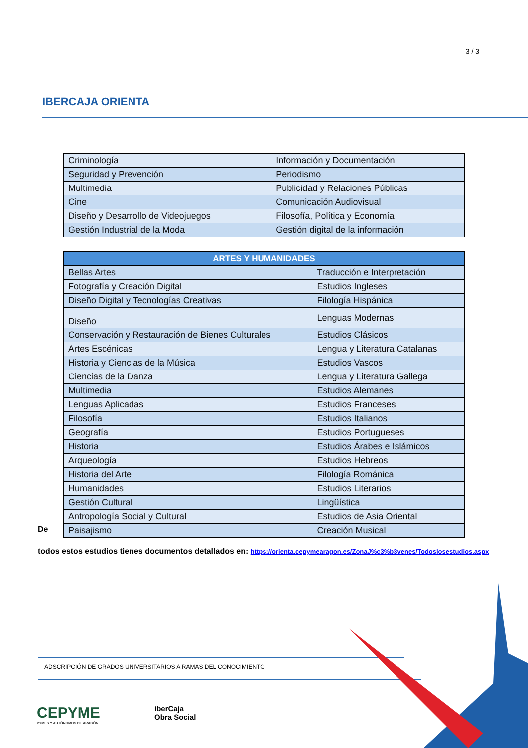3 / 3
IBERCAJA ORIENTA
| Criminología | Información y Documentación |
| Seguridad y Prevención | Periodismo |
| Multimedia | Publicidad y Relaciones Públicas |
| Cine | Comunicación Audiovisual |
| Diseño y Desarrollo de Videojuegos | Filosofía, Política y Economía |
| Gestión Industrial de la Moda | Gestión digital de la información |
| ARTES Y HUMANIDADES | |
| --- | --- |
| Bellas Artes | Traducción e Interpretación |
| Fotografía y Creación Digital | Estudios Ingleses |
| Diseño Digital y Tecnologías Creativas | Filología Hispánica |
| Diseño | Lenguas Modernas |
| Conservación y Restauración de Bienes Culturales | Estudios Clásicos |
| Artes Escénicas | Lengua y Literatura Catalanas |
| Historia y Ciencias de la Música | Estudios Vascos |
| Ciencias de la Danza | Lengua y Literatura Gallega |
| Multimedia | Estudios Alemanes |
| Lenguas Aplicadas | Estudios Franceses |
| Filosofía | Estudios Italianos |
| Geografía | Estudios Portugueses |
| Historia | Estudios Árabes e Islámicos |
| Arqueología | Estudios Hebreos |
| Historia del Arte | Filología Románica |
| Humanidades | Estudios Literarios |
| Gestión Cultural | Lingüística |
| Antropología Social y Cultural | Estudios de Asia Oriental |
| Paisajismo | Creación Musical |
De
todos estos estudios tienes documentos detallados en: https://orienta.cepymearagon.es/ZonaJ%c3%b3venes/Todoslosestudios.aspx
ADSCRIPCIÓN DE GRADOS UNIVERSITARIOS A RAMAS DEL CONOCIMIENTO
CEPYME
PYMES Y AUTÓNOMOS DE ARAGÓN
iberCaja
Obra Social